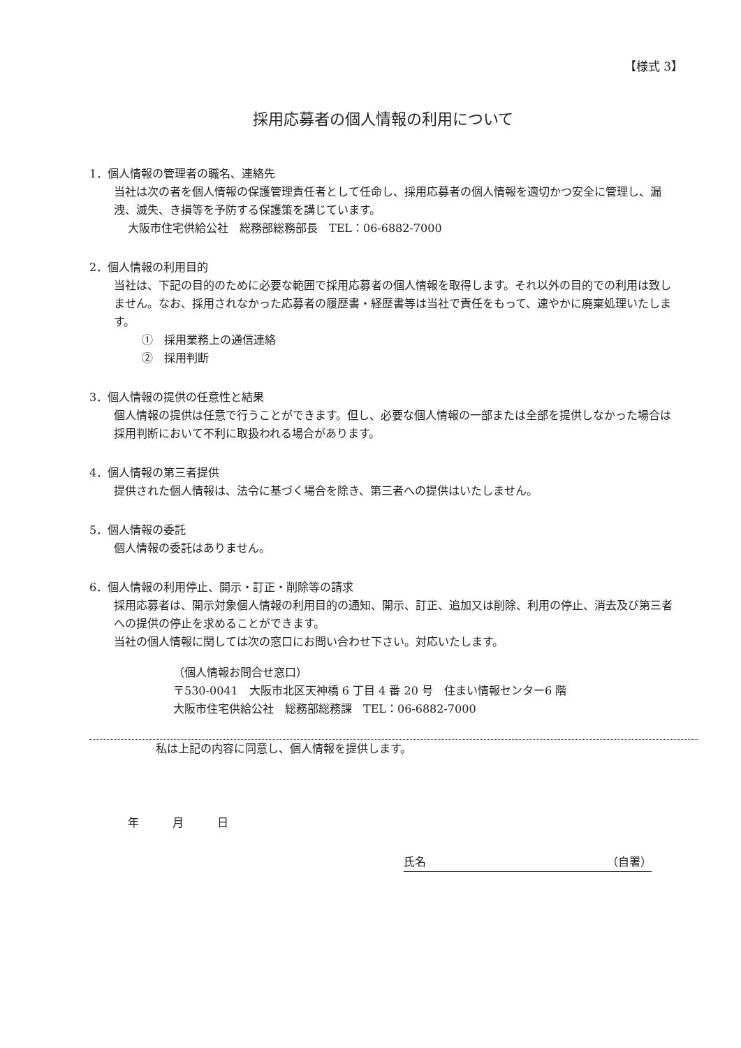【様式 3】
採用応募者の個人情報の利用について
1．個人情報の管理者の職名、連絡先
当社は次の者を個人情報の保護管理責任者として任命し、採用応募者の個人情報を適切かつ安全に管理し、漏洩、滅失、き損等を予防する保護策を講じています。
大阪市住宅供給公社　総務部総務部長　TEL：06-6882-7000
2．個人情報の利用目的
当社は、下記の目的のために必要な範囲で採用応募者の個人情報を取得します。それ以外の目的での利用は致しません。なお、採用されなかった応募者の履歴書・経歴書等は当社で責任をもって、速やかに廃棄処理いたします。
①　採用業務上の通信連絡
②　採用判断
3．個人情報の提供の任意性と結果
個人情報の提供は任意で行うことができます。但し、必要な個人情報の一部または全部を提供しなかった場合は採用判断において不利に取扱われる場合があります。
4．個人情報の第三者提供
提供された個人情報は、法令に基づく場合を除き、第三者への提供はいたしません。
5．個人情報の委託
個人情報の委託はありません。
6．個人情報の利用停止、開示・訂正・削除等の請求
採用応募者は、開示対象個人情報の利用目的の通知、開示、訂正、追加又は削除、利用の停止、消去及び第三者への提供の停止を求めることができます。
当社の個人情報に関しては次の窓口にお問い合わせ下さい。対応いたします。
（個人情報お問合せ窓口）
〒530-0041　大阪市北区天神橋 6 丁目 4 番 20 号　住まい情報センター6 階
大阪市住宅供給公社　総務部総務課　TEL：06-6882-7000
私は上記の内容に同意し、個人情報を提供します。
年　　　月　　　日
氏名 （自署）